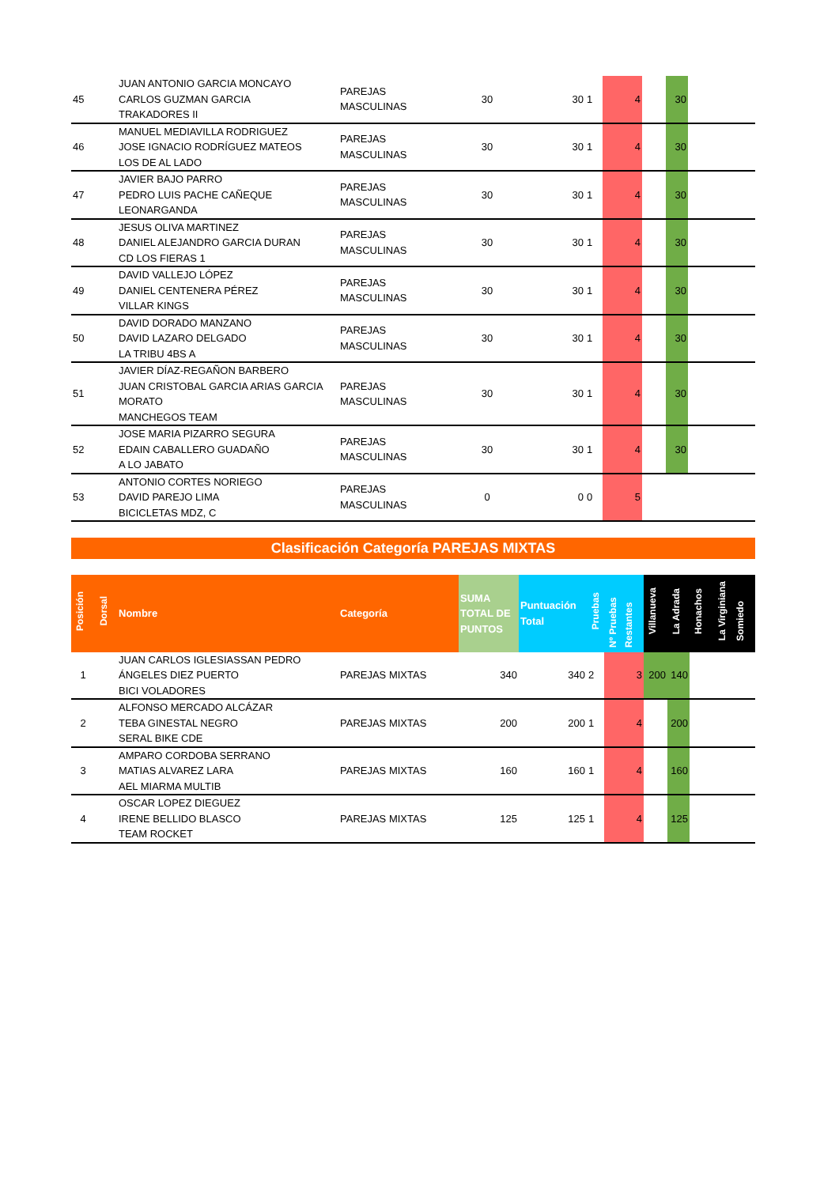| 45 | | JUAN ANTONIO GARCIA MONCAYO CARLOS GUZMAN GARCIA TRAKADORES II | PAREJAS MASCULINAS | 30 | 30 | 1 | 4 | | 30 | | |
| 46 | | MANUEL MEDIAVILLA RODRIGUEZ JOSE IGNACIO RODRÍGUEZ MATEOS LOS DE AL LADO | PAREJAS MASCULINAS | 30 | 30 | 1 | 4 | | 30 | | |
| 47 | | JAVIER BAJO PARRO PEDRO LUIS PACHE CAÑEQUE LEONARGANDA | PAREJAS MASCULINAS | 30 | 30 | 1 | 4 | | 30 | | |
| 48 | | JESUS OLIVA MARTINEZ DANIEL ALEJANDRO GARCIA DURAN CD LOS FIERAS 1 | PAREJAS MASCULINAS | 30 | 30 | 1 | 4 | | 30 | | |
| 49 | | DAVID VALLEJO LÓPEZ DANIEL CENTENERA PÉREZ VILLAR KINGS | PAREJAS MASCULINAS | 30 | 30 | 1 | 4 | | 30 | | |
| 50 | | DAVID DORADO MANZANO DAVID LAZARO DELGADO LA TRIBU 4BS A | PAREJAS MASCULINAS | 30 | 30 | 1 | 4 | | 30 | | |
| 51 | | JAVIER DÍAZ-REGAÑON BARBERO JUAN CRISTOBAL GARCIA ARIAS GARCIA MORATO MANCHEGOS TEAM | PAREJAS MASCULINAS | 30 | 30 | 1 | 4 | | 30 | | |
| 52 | | JOSE MARIA PIZARRO SEGURA EDAIN CABALLERO GUADAÑO A LO JABATO | PAREJAS MASCULINAS | 30 | 30 | 1 | 4 | | 30 | | |
| 53 | | ANTONIO CORTES NORIEGO DAVID PAREJO LIMA BICICLETAS MDZ, C | PAREJAS MASCULINAS | 0 | 0 | 0 | 5 | | | | |
Clasificación Categoría PAREJAS MIXTAS
| Posición | Dorsal | Nombre | Categoría | SUMA TOTAL DE PUNTOS | Puntuación Total | Pruebas | Nº Pruebas Restantes | Villanueva | La Adrada | Honachos | La Virginiana Somiedo |
| --- | --- | --- | --- | --- | --- | --- | --- | --- | --- | --- | --- |
| 1 | | JUAN CARLOS IGLESIASSAN PEDRO ÁNGELES DIEZ PUERTO BICI VOLADORES | PAREJAS MIXTAS | 340 | 340 | 2 | 3 | 200 | 140 | | |
| 2 | | ALFONSO MERCADO ALCÁZAR TEBA GINESTAL NEGRO SERAL BIKE CDE | PAREJAS MIXTAS | 200 | 200 | 1 | 4 | | 200 | | |
| 3 | | AMPARO CORDOBA SERRANO MATIAS ALVAREZ LARA AEL MIARMA MULTIB | PAREJAS MIXTAS | 160 | 160 | 1 | 4 | | 160 | | |
| 4 | | OSCAR LOPEZ DIEGUEZ IRENE BELLIDO BLASCO TEAM ROCKET | PAREJAS MIXTAS | 125 | 125 | 1 | 4 | | 125 | | |